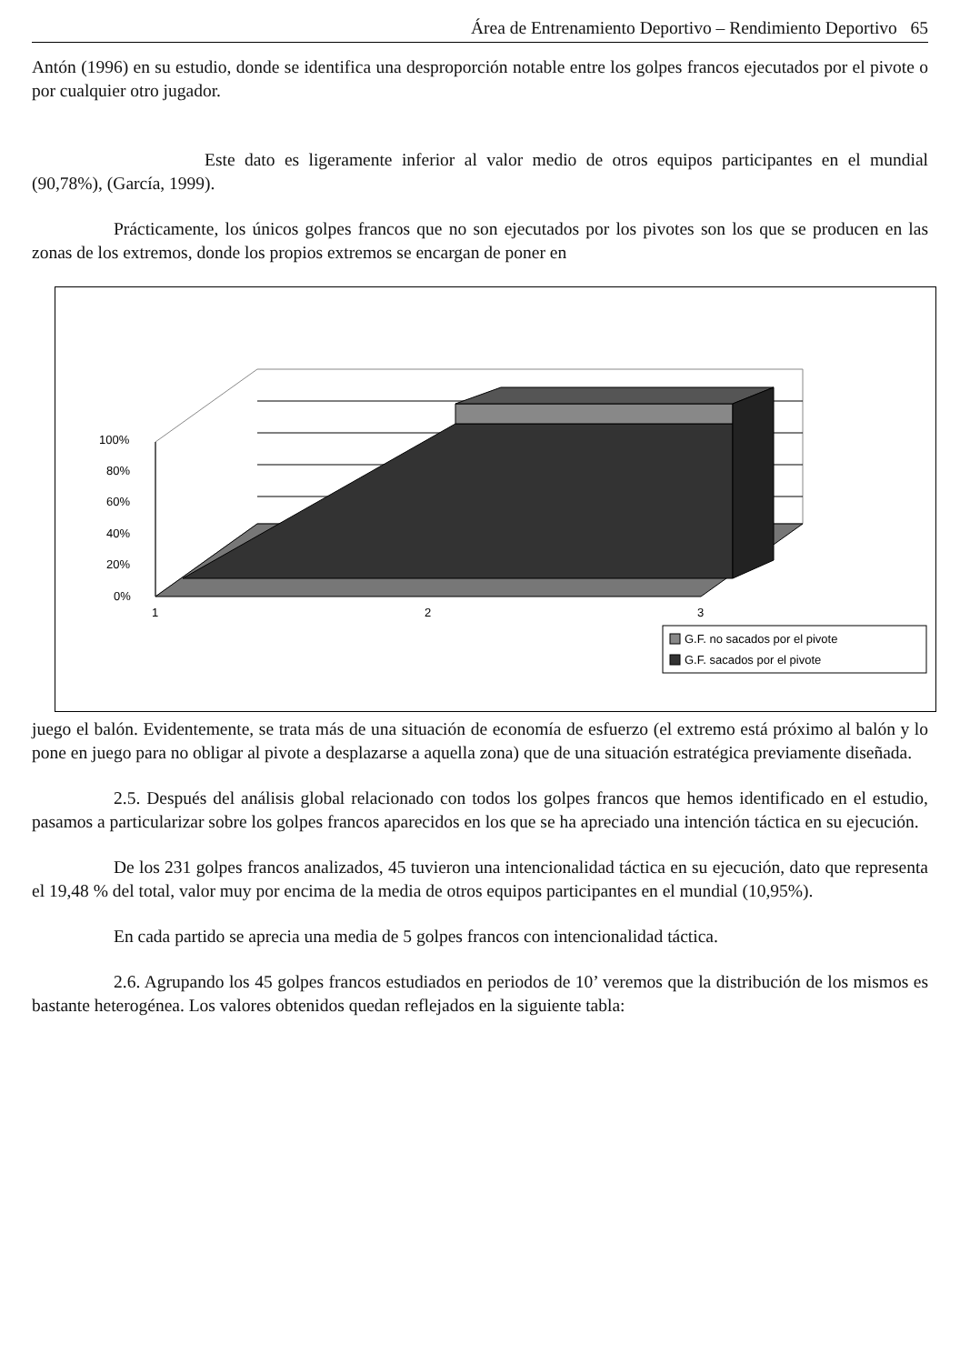Área de Entrenamiento Deportivo – Rendimiento Deportivo 65
Antón (1996) en su estudio, donde se identifica una desproporción notable entre los golpes francos ejecutados por el pivote o por cualquier otro jugador.
Este dato es ligeramente inferior al valor medio de otros equipos participantes en el mundial (90,78%), (García, 1999).
Prácticamente, los únicos golpes francos que no son ejecutados por los pivotes son los que se producen en las zonas de los extremos, donde los propios extremos se encargan de poner en
100%
80%
60%
40%
20%
0%
1
2
3
G.F. no sacados por el pivote
G.F. sacados por el pivote
juego el balón. Evidentemente, se trata más de una situación de economía de esfuerzo (el extremo está próximo al balón y lo pone en juego para no obligar al pivote a desplazarse a aquella zona) que de una situación estratégica previamente diseñada.
2.5. Después del análisis global relacionado con todos los golpes francos que hemos identificado en el estudio, pasamos a particularizar sobre los golpes francos aparecidos en los que se ha apreciado una intención táctica en su ejecución.
De los 231 golpes francos analizados, 45 tuvieron una intencionalidad táctica en su ejecución, dato que representa el 19,48 % del total, valor muy por encima de la media de otros equipos participantes en el mundial (10,95%).
En cada partido se aprecia una media de 5 golpes francos con intencionalidad táctica.
2.6. Agrupando los 45 golpes francos estudiados en periodos de 10’ veremos que la distribución de los mismos es bastante heterogénea. Los valores obtenidos quedan reflejados en la siguiente tabla: